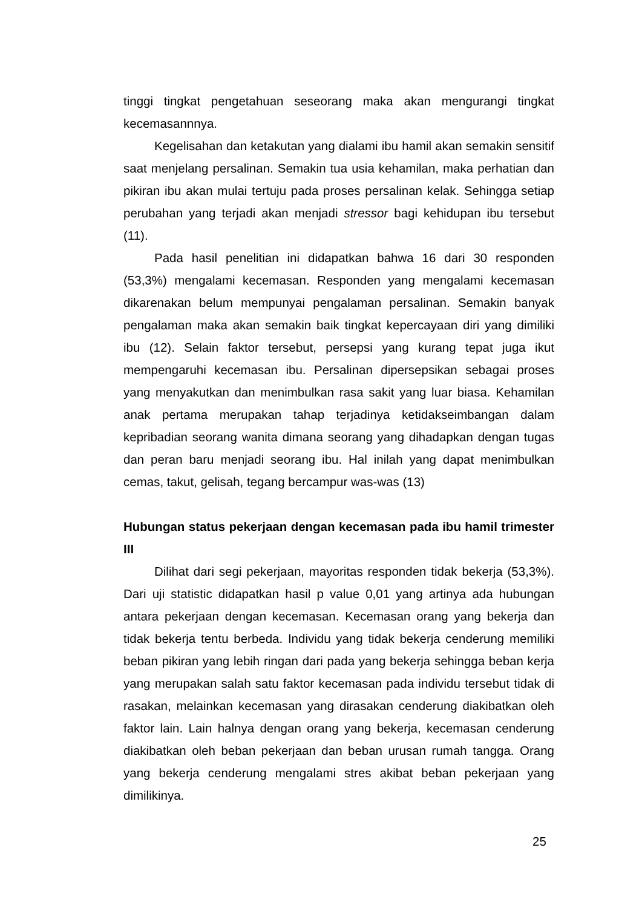tinggi tingkat pengetahuan seseorang maka akan mengurangi tingkat kecemasannnya.
Kegelisahan dan ketakutan yang dialami ibu hamil akan semakin sensitif saat menjelang persalinan. Semakin tua usia kehamilan, maka perhatian dan pikiran ibu akan mulai tertuju pada proses persalinan kelak. Sehingga setiap perubahan yang terjadi akan menjadi stressor bagi kehidupan ibu tersebut (11).
Pada hasil penelitian ini didapatkan bahwa 16 dari 30 responden (53,3%) mengalami kecemasan. Responden yang mengalami kecemasan dikarenakan belum mempunyai pengalaman persalinan. Semakin banyak pengalaman maka akan semakin baik tingkat kepercayaan diri yang dimiliki ibu (12). Selain faktor tersebut, persepsi yang kurang tepat juga ikut mempengaruhi kecemasan ibu. Persalinan dipersepsikan sebagai proses yang menyakutkan dan menimbulkan rasa sakit yang luar biasa. Kehamilan anak pertama merupakan tahap terjadinya ketidakseimbangan dalam kepribadian seorang wanita dimana seorang yang dihadapkan dengan tugas dan peran baru menjadi seorang ibu. Hal inilah yang dapat menimbulkan cemas, takut, gelisah, tegang bercampur was-was (13)
Hubungan status pekerjaan dengan kecemasan pada ibu hamil trimester III
Dilihat dari segi pekerjaan, mayoritas responden tidak bekerja (53,3%). Dari uji statistic didapatkan hasil p value 0,01 yang artinya ada hubungan antara pekerjaan dengan kecemasan. Kecemasan orang yang bekerja dan tidak bekerja tentu berbeda. Individu yang tidak bekerja cenderung memiliki beban pikiran yang lebih ringan dari pada yang bekerja sehingga beban kerja yang merupakan salah satu faktor kecemasan pada individu tersebut tidak di rasakan, melainkan kecemasan yang dirasakan cenderung diakibatkan oleh faktor lain. Lain halnya dengan orang yang bekerja, kecemasan cenderung diakibatkan oleh beban pekerjaan dan beban urusan rumah tangga. Orang yang bekerja cenderung mengalami stres akibat beban pekerjaan yang dimilikinya.
25